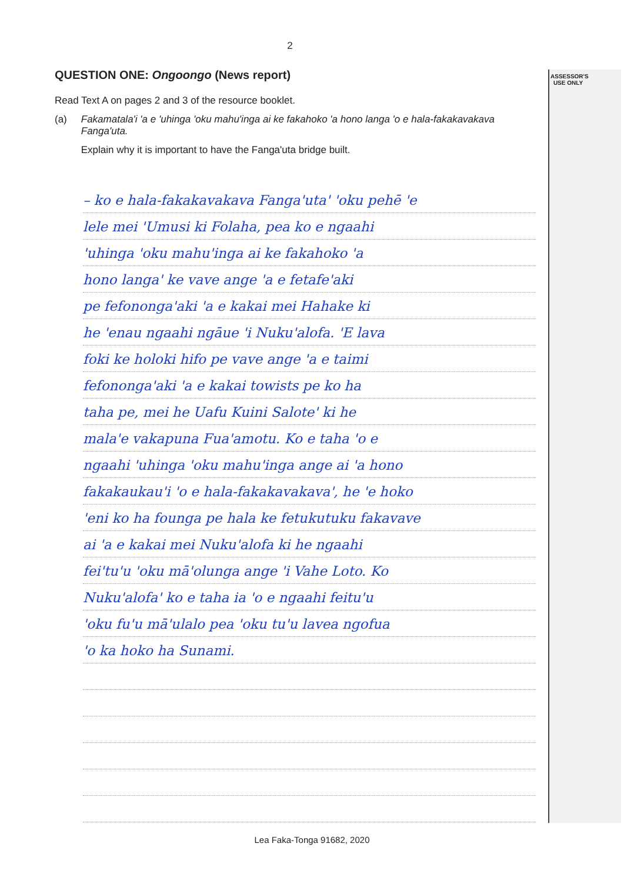ASSESSOR'S USE ONLY
2
QUESTION ONE: Ongoongo (News report)
Read Text A on pages 2 and 3 of the resource booklet.
(a) Fakamatala'i 'a e 'uhinga 'oku mahu'inga ai ke fakahoko 'a hono langa 'o e hala-fakakavakava Fanga'uta.
Explain why it is important to have the Fanga'uta bridge built.
– ko e hala-fakakavakava Fanga'uta' 'oku pehē 'e
lele mei 'Umusi ki Folaha, pea ko e ngaahi
'uhinga 'oku mahu'inga ai ke fakahoko 'a
hono langa' ke vave ange 'a e fetafe'aki
pe fefononga'aki 'a e kakai mei Hahake ki
he 'enau ngaahi ngāue 'i Nuku'alofa. 'E lava
foki ke holoki hifo pe vave ange 'a e taimi
fefononga'aki 'a e kakai towists pe ko ha
taha pe, mei he Uafu Kuini Salote' ki he
mala'e vakapuna Fua'amotu. Ko e taha 'o e
ngaahi 'uhinga 'oku mahu'inga ange ai 'a hono
fakakaukau'i 'o e hala-fakakavakava', he 'e hoko
'eni ko ha founga pe hala ke fetukutuku fakavave
ai 'a e kakai mei Nuku'alofa ki he ngaahi
fei'tu'u 'oku mā'olunga ange 'i Vahe Loto. Ko
Nuku'alofa' ko e taha ia 'o e ngaahi feitu'u
'oku fu'u mā'ulalo pea 'oku tu'u lavea ngofua
'o ka hoko ha Sunami.
Lea Faka-Tonga 91682, 2020